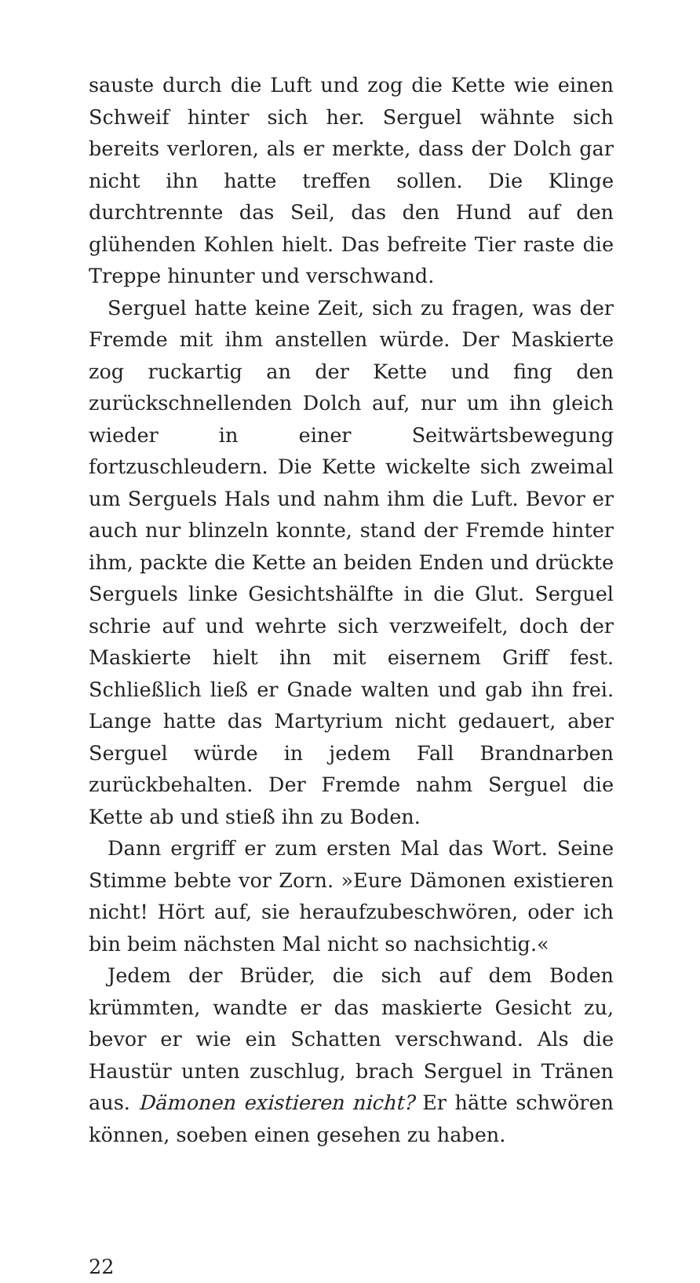sauste durch die Luft und zog die Kette wie einen Schweif hinter sich her. Serguel wähnte sich bereits verloren, als er merkte, dass der Dolch gar nicht ihn hatte treffen sollen. Die Klinge durchtrennte das Seil, das den Hund auf den glühenden Kohlen hielt. Das befreite Tier raste die Treppe hinunter und verschwand.
Serguel hatte keine Zeit, sich zu fragen, was der Fremde mit ihm anstellen würde. Der Maskierte zog ruckartig an der Kette und fing den zurückschnellenden Dolch auf, nur um ihn gleich wieder in einer Seitwärtsbewegung fortzuschleudern. Die Kette wickelte sich zweimal um Serguels Hals und nahm ihm die Luft. Bevor er auch nur blinzeln konnte, stand der Fremde hinter ihm, packte die Kette an beiden Enden und drückte Serguels linke Gesichtshälfte in die Glut. Serguel schrie auf und wehrte sich verzweifelt, doch der Maskierte hielt ihn mit eisernem Griff fest. Schließlich ließ er Gnade walten und gab ihn frei. Lange hatte das Martyrium nicht gedauert, aber Serguel würde in jedem Fall Brandnarben zurückbehalten. Der Fremde nahm Serguel die Kette ab und stieß ihn zu Boden.
Dann ergriff er zum ersten Mal das Wort. Seine Stimme bebte vor Zorn. »Eure Dämonen existieren nicht! Hört auf, sie heraufzubeschwören, oder ich bin beim nächsten Mal nicht so nachsichtig.«
Jedem der Brüder, die sich auf dem Boden krümmten, wandte er das maskierte Gesicht zu, bevor er wie ein Schatten verschwand. Als die Haustür unten zuschlug, brach Serguel in Tränen aus. Dämonen existieren nicht? Er hätte schwören können, soeben einen gesehen zu haben.
22